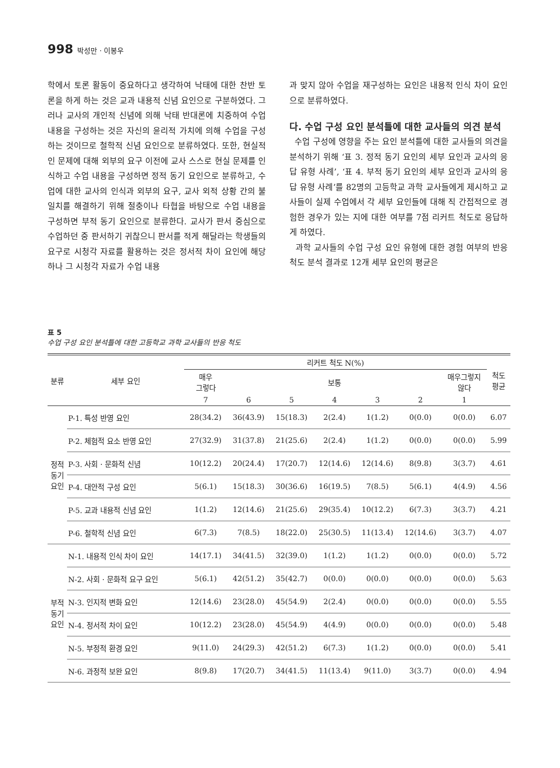998 박성만 · 이봉우
학에서 토론 활동이 중요하다고 생각하여 낙태에 대한 찬반 토론을 하게 하는 것은 교과 내용적 신념 요인으로 구분하였다. 그러나 교사의 개인적 신념에 의해 낙태 반대론에 치중하여 수업 내용을 구성하는 것은 자신의 윤리적 가치에 의해 수업을 구성하는 것이므로 철학적 신념 요인으로 분류하였다. 또한, 현실적인 문제에 대해 외부의 요구 이전에 교사 스스로 현실 문제를 인식하고 수업 내용을 구성하면 정적 동기 요인으로 분류하고, 수업에 대한 교사의 인식과 외부의 요구, 교사 외적 상황 간의 불일치를 해결하기 위해 절충이나 타협을 바탕으로 수업 내용을 구성하면 부적 동기 요인으로 분류한다. 교사가 판서 중심으로 수업하던 중 판서하기 귀찮으니 판서를 적게 해달라는 학생들의 요구로 시청각 자료를 활용하는 것은 정서적 차이 요인에 해당하나 그 시청각 자료가 수업 내용
과 맞지 않아 수업을 재구성하는 요인은 내용적 인식 차이 요인으로 분류하였다.
다. 수업 구성 요인 분석틀에 대한 교사들의 의견 분석
수업 구성에 영향을 주는 요인 분석틀에 대한 교사들의 의견을 분석하기 위해 ‘표 3. 정적 동기 요인의 세부 요인과 교사의 응답 유형 사례’, ‘표 4. 부적 동기 요인의 세부 요인과 교사의 응답 유형 사례’를 82명의 고등학교 과학 교사들에게 제시하고 교사들이 실제 수업에서 각 세부 요인들에 대해 직 간접적으로 경험한 경우가 있는 지에 대한 여부를 7점 리커트 척도로 응답하게 하였다.
과학 교사들의 수업 구성 요인 유형에 대한 경험 여부의 반응 척도 분석 결과로 12개 세부 요인의 평균은
표 5
수업 구성 요인 분석틀에 대한 고등학교 과학 교사들의 반응 척도
| 분류 | 세부 요인 | 리커트 척도 N(%) | | | | | | | 척도 평균 |
| --- | --- | --- | --- | --- | --- | --- | --- | --- | --- |
| | | 매우 그렇다 | 보통 | | | | | 매우그렇지 않다 | |
| | | 7 | 6 | 5 | 4 | 3 | 2 | 1 | |
| 정적 동기 요인 | P-1. 특성 반영 요인 | 28(34.2) | 36(43.9) | 15(18.3) | 2(2.4) | 1(1.2) | 0(0.0) | 0(0.0) | 6.07 |
| | P-2. 체험적 요소 반영 요인 | 27(32.9) | 31(37.8) | 21(25.6) | 2(2.4) | 1(1.2) | 0(0.0) | 0(0.0) | 5.99 |
| | P-3. 사회 · 문화적 신념 | 10(12.2) | 20(24.4) | 17(20.7) | 12(14.6) | 12(14.6) | 8(9.8) | 3(3.7) | 4.61 |
| | P-4. 대안적 구성 요인 | 5(6.1) | 15(18.3) | 30(36.6) | 16(19.5) | 7(8.5) | 5(6.1) | 4(4.9) | 4.56 |
| | P-5. 교과 내용적 신념 요인 | 1(1.2) | 12(14.6) | 21(25.6) | 29(35.4) | 10(12.2) | 6(7.3) | 3(3.7) | 4.21 |
| | P-6. 철학적 신념 요인 | 6(7.3) | 7(8.5) | 18(22.0) | 25(30.5) | 11(13.4) | 12(14.6) | 3(3.7) | 4.07 |
| 부적 동기 요인 | N-1. 내용적 인식 차이 요인 | 14(17.1) | 34(41.5) | 32(39.0) | 1(1.2) | 1(1.2) | 0(0.0) | 0(0.0) | 5.72 |
| | N-2. 사회 · 문화적 요구 요인 | 5(6.1) | 42(51.2) | 35(42.7) | 0(0.0) | 0(0.0) | 0(0.0) | 0(0.0) | 5.63 |
| | N-3. 인지적 변화 요인 | 12(14.6) | 23(28.0) | 45(54.9) | 2(2.4) | 0(0.0) | 0(0.0) | 0(0.0) | 5.55 |
| | N-4. 정서적 차이 요인 | 10(12.2) | 23(28.0) | 45(54.9) | 4(4.9) | 0(0.0) | 0(0.0) | 0(0.0) | 5.48 |
| | N-5. 부정적 환경 요인 | 9(11.0) | 24(29.3) | 42(51.2) | 6(7.3) | 1(1.2) | 0(0.0) | 0(0.0) | 5.41 |
| | N-6. 과정적 보완 요인 | 8(9.8) | 17(20.7) | 34(41.5) | 11(13.4) | 9(11.0) | 3(3.7) | 0(0.0) | 4.94 |